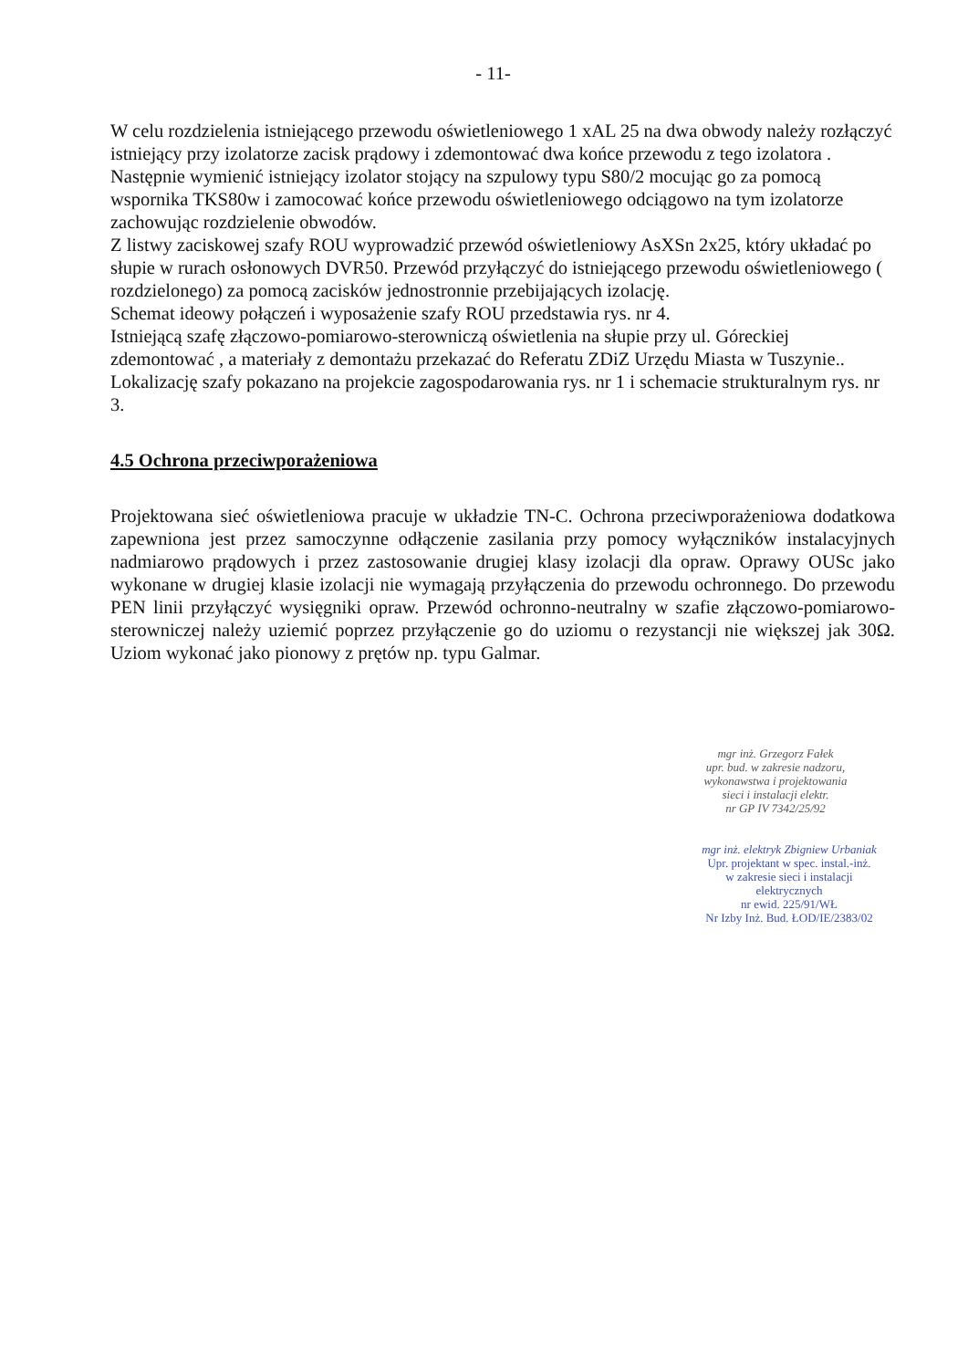- 11-
W celu rozdzielenia istniejącego przewodu oświetleniowego 1 xAL 25 na dwa obwody należy rozłączyć istniejący przy izolatorze zacisk prądowy i zdemontować dwa końce przewodu z tego izolatora . Następnie wymienić istniejący izolator stojący na szpulowy typu S80/2 mocując go za pomocą wspornika TKS80w i zamocować końce przewodu oświetleniowego odciągowo na tym izolatorze zachowując rozdzielenie obwodów.
Z listwy zaciskowej szafy ROU wyprowadzić przewód oświetleniowy AsXSn 2x25, który układać po słupie w rurach osłonowych DVR50. Przewód przyłączyć do istniejącego przewodu oświetleniowego ( rozdzielonego) za pomocą zacisków jednostronnie przebijających izolację.
Schemat ideowy połączeń i wyposażenie szafy ROU przedstawia rys. nr 4.
Istniejącą szafę złączowo-pomiarowo-sterowniczą oświetlenia na słupie przy ul. Góreckiej zdemontować , a materiały z demontażu przekazać do Referatu ZDiZ Urzędu Miasta w Tuszynie..
Lokalizację szafy pokazano na projekcie zagospodarowania rys. nr 1 i schemacie strukturalnym rys. nr 3.
4.5 Ochrona przeciwporażeniowa
Projektowana sieć oświetleniowa pracuje w układzie TN-C. Ochrona przeciwporażeniowa dodatkowa zapewniona jest przez samoczynne odłączenie zasilania przy pomocy wyłączników instalacyjnych nadmiarowo prądowych i przez zastosowanie drugiej klasy izolacji dla opraw. Oprawy OUSc jako wykonane w drugiej klasie izolacji nie wymagają przyłączenia do przewodu ochronnego. Do przewodu PEN linii przyłączyć wysięgniki opraw. Przewód ochronno-neutralny w szafie złączowo-pomiarowo-sterowniczej należy uziemić poprzez przyłączenie go do uziomu o rezystancji nie większej jak 30Ω. Uziom wykonać jako pionowy z prętów np. typu Galmar.
mgr inż. Grzegorz Fałek
upr. bud. w zakresie nadzoru,
wykonawstwa i projektowania
sieci i instalacji elektr.
nr GP IV 7342/25/92
mgr inż. elektryk Zbigniew Urbaniak
Upr. projektant w spec. instal.-inż.
w zakresie sieci i instalacji
elektrycznych
nr ewid. 225/91/WŁ
Nr Izby Inż. Bud. ŁOD/IE/2383/02